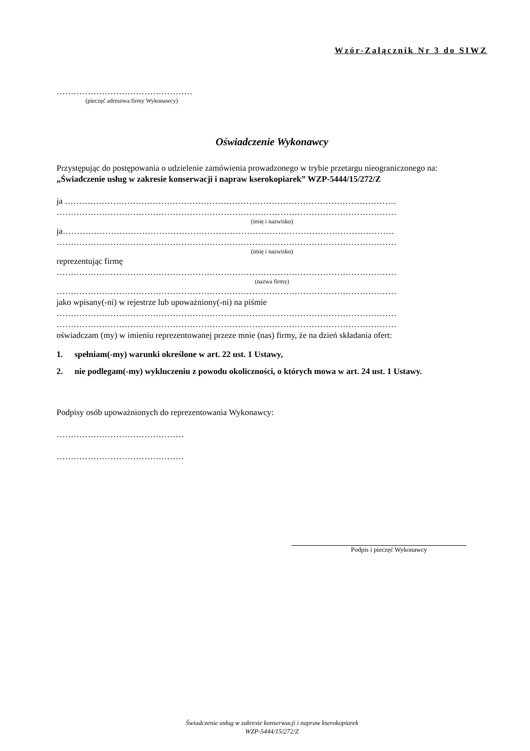Wzór-Załącznik Nr 3 do SIWZ
…………………………………………
(pieczęć adresowa firmy Wykonawcy)
Oświadczenie Wykonawcy
Przystępując do postępowania o udzielenie zamówienia prowadzonego w trybie przetargu nieograniczonego na: „Świadczenie usług w zakresie konserwacji i napraw kserokopiarek” WZP-5444/15/272/Z
ja ………………………………………………………………………………………………………
…………………………………………………………………………………………………………
(imię i nazwisko)
ja………………………………………………………………………………………………………
…………………………………………………………………………………………………………
(imię i nazwisko)
reprezentując firmę
…………………………………………………………………………………………………………
(nazwa firmy)
…………………………………………………………………………………………………………
jako wpisany(-ni) w rejestrze lub upoważniony(-ni) na piśmie
…………………………………………………………………………………………………………
…………………………………………………………………………………………………………
oświadczam (my) w imieniu reprezentowanej przeze mnie (nas) firmy, że na dzień składania ofert:
1. spełniam(-my) warunki określone w art. 22 ust. 1 Ustawy,
2. nie podlegam(-my) wykluczeniu z powodu okoliczności, o których mowa w art. 24 ust. 1 Ustawy.
Podpisy osób upoważnionych do reprezentowania Wykonawcy:
………………………………………
………………………………………
Podpis i pieczęć Wykonawcy
Świadczenie usług w zakresie konserwacji i napraw kserokopiarek
WZP-5444/15/272/Z